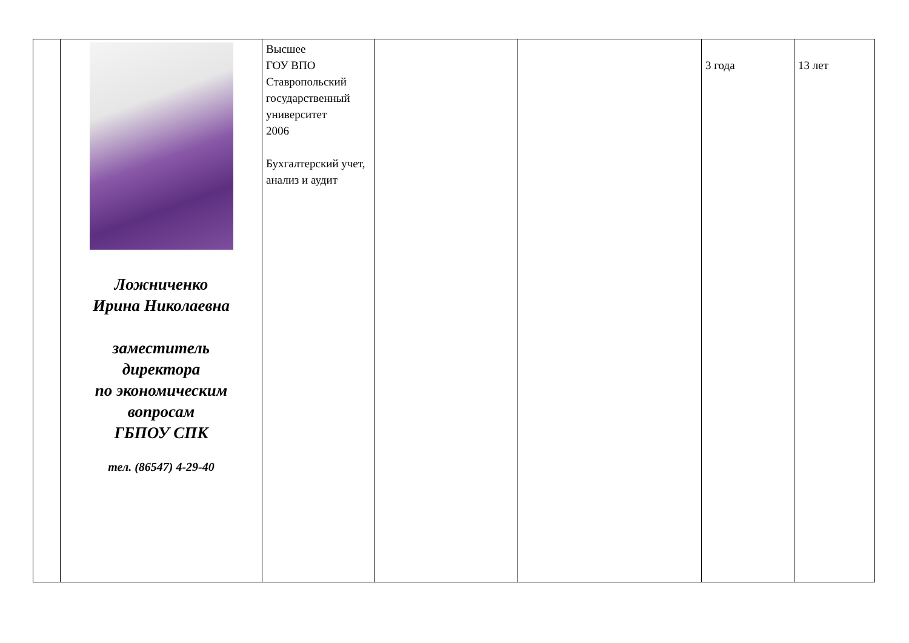| | Ложниченко Ирина Николаевна заместитель директора по экономическим вопросам ГБПОУ СПК тел. (86547) 4-29-40 | Высшее ГОУ ВПО Ставропольский государственный университет 2006 Бухгалтерский учет, анализ и аудит | | | 3 года | 13 лет |